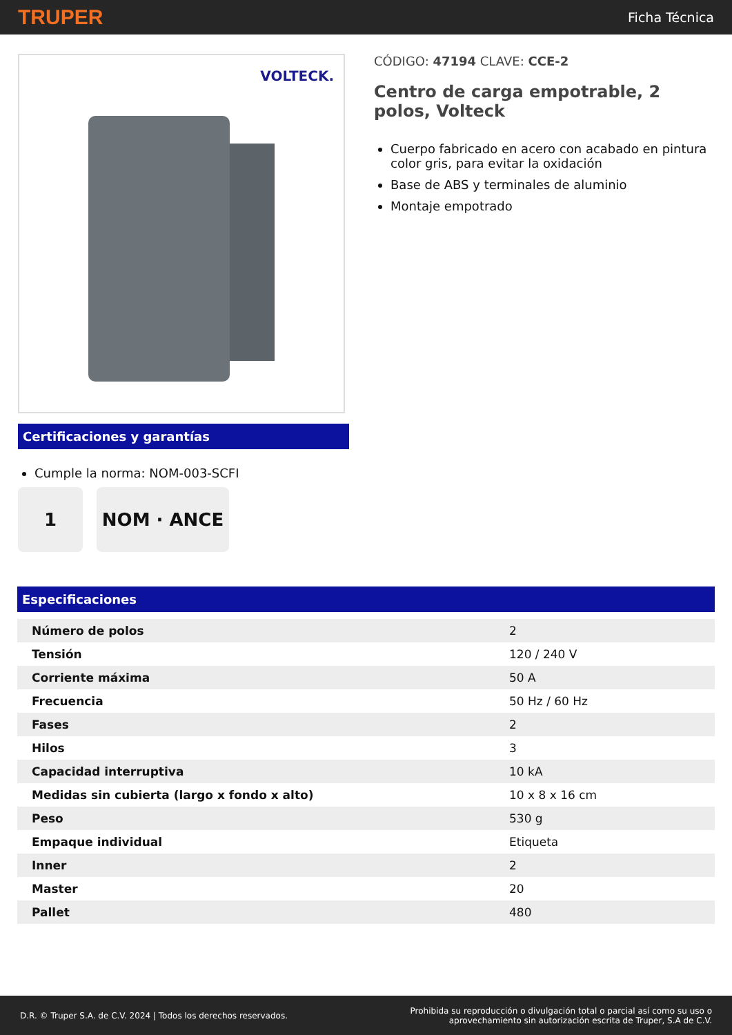TRUPER Ficha Técnica
VOLTECK.
Certificaciones y garantías
Cumple la norma: NOM-003-SCFI
1 NOM · ANCE
CÓDIGO: 47194 CLAVE: CCE-2
Centro de carga empotrable, 2 polos, Volteck
Cuerpo fabricado en acero con acabado en pintura color gris, para evitar la oxidación
Base de ABS y terminales de aluminio
Montaje empotrado
Especificaciones
| Número de polos | 2 |
| Tensión | 120 / 240 V |
| Corriente máxima | 50 A |
| Frecuencia | 50 Hz / 60 Hz |
| Fases | 2 |
| Hilos | 3 |
| Capacidad interruptiva | 10 kA |
| Medidas sin cubierta (largo x fondo x alto) | 10 x 8 x 16 cm |
| Peso | 530 g |
| Empaque individual | Etiqueta |
| Inner | 2 |
| Master | 20 |
| Pallet | 480 |
D.R. © Truper S.A. de C.V. 2024 | Todos los derechos reservados. Prohibida su reproducción o divulgación total o parcial así como su uso o
aprovechamiento sin autorización escrita de Truper, S.A de C.V.